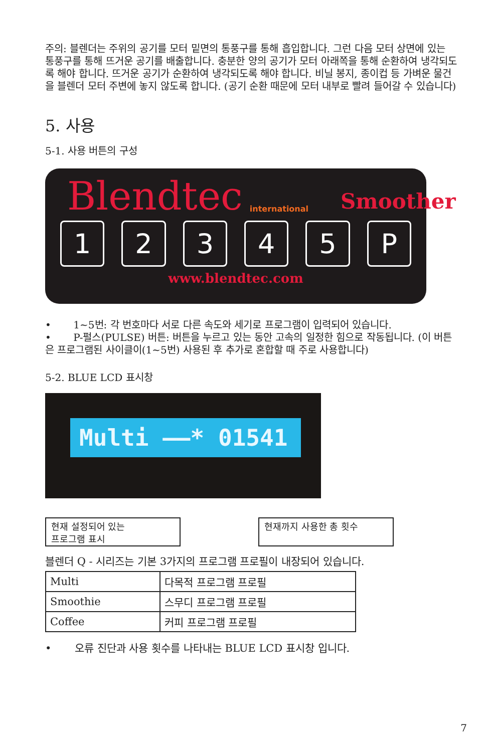주의: 블렌더는 주위의 공기를 모터 밑면의 통풍구를 통해 흡입합니다. 그런 다음 모터 상면에 있는 통풍구를 통해 뜨거운 공기를 배출합니다. 충분한 양의 공기가 모터 아래쪽을 통해 순환하여 냉각되도록 해야 합니다. 뜨거운 공기가 순환하여 냉각되도록 해야 합니다. 비닐 봉지, 종이컵 등 가벼운 물건을 블렌더 모터 주변에 놓지 않도록 합니다. (공기 순환 때문에 모터 내부로 빨려 들어갈 수 있습니다)
5. 사용
5-1. 사용 버튼의 구성
Blendtec international Smoother
1 2 3 4 5 P
www.blendtec.com
• 1~5번: 각 번호마다 서로 다른 속도와 세기로 프로그램이 입력되어 있습니다.
• P-펄스(PULSE) 버튼: 버튼을 누르고 있는 동안 고속의 일정한 힘으로 작동됩니다. (이 버튼은 프로그램된 사이클이(1~5번) 사용된 후 추가로 혼합할 때 주로 사용합니다)
5-2. BLUE LCD 표시창
Multi ——* 01541
현재 설정되어 있는
프로그램 표시
현재까지 사용한 총 횟수
블렌더 Q - 시리즈는 기본 3가지의 프로그램 프로필이 내장되어 있습니다.
| Multi | 다목적 프로그램 프로필 |
| Smoothie | 스무디 프로그램 프로필 |
| Coffee | 커피 프로그램 프로필 |
• 오류 진단과 사용 횟수를 나타내는 BLUE LCD 표시창 입니다.
7